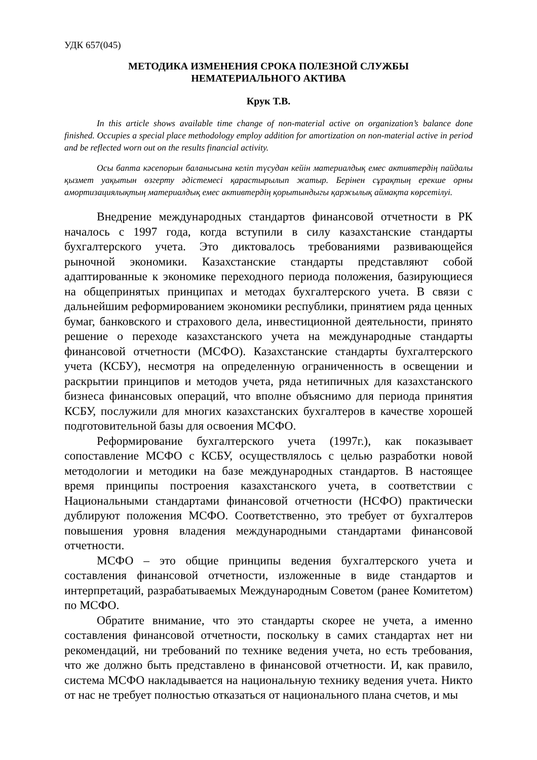УДК 657(045)
МЕТОДИКА ИЗМЕНЕНИЯ СРОКА ПОЛЕЗНОЙ СЛУЖБЫ
НЕМАТЕРИАЛЬНОГО АКТИВА
Крук Т.В.
In this article shows available time change of non-material active on organization’s balance done finished. Occupies a special place methodology employ addition for amortization on non-material active in period and be reflected worn out on the results financial activity.
Осы бапта кәсепорын баланысына келіп түсудан кейін материалдық емес активтердің пайдалы қызмет уақытын өзгерту әдістемесі қарастырылып жатыр. Берінен сұрақтың ерекше орны амортизациялықтың материалдық емес активтердің қорытындыгы қаржылық аймақта көрсетілуі.
Внедрение международных стандартов финансовой отчетности в РК началось с 1997 года, когда вступили в силу казахстанские стандарты бухгалтерского учета. Это диктовалось требованиями развивающейся рыночной экономики. Казахстанские стандарты представляют собой адаптированные к экономике переходного периода положения, базирующиеся на общепринятых принципах и методах бухгалтерского учета. В связи с дальнейшим реформированием экономики республики, принятием ряда ценных бумаг, банковского и страхового дела, инвестиционной деятельности, принято решение о переходе казахстанского учета на международные стандарты финансовой отчетности (МСФО). Казахстанские стандарты бухгалтерского учета (КСБУ), несмотря на определенную ограниченность в освещении и раскрытии принципов и методов учета, ряда нетипичных для казахстанского бизнеса финансовых операций, что вполне объяснимо для периода принятия КСБУ, послужили для многих казахстанских бухгалтеров в качестве хорошей подготовительной базы для освоения МСФО.
Реформирование бухгалтерского учета (1997г.), как показывает сопоставление МСФО с КСБУ, осуществлялось с целью разработки новой методологии и методики на базе международных стандартов. В настоящее время принципы построения казахстанского учета, в соответствии с Национальными стандартами финансовой отчетности (НСФО) практически дублируют положения МСФО. Соответственно, это требует от бухгалтеров повышения уровня владения международными стандартами финансовой отчетности.
МСФО – это общие принципы ведения бухгалтерского учета и составления финансовой отчетности, изложенные в виде стандартов и интерпретаций, разрабатываемых Международным Советом (ранее Комитетом) по МСФО.
Обратите внимание, что это стандарты скорее не учета, а именно составления финансовой отчетности, поскольку в самих стандартах нет ни рекомендаций, ни требований по технике ведения учета, но есть требования, что же должно быть представлено в финансовой отчетности. И, как правило, система МСФО накладывается на национальную технику ведения учета. Никто от нас не требует полностью отказаться от национального плана счетов, и мы